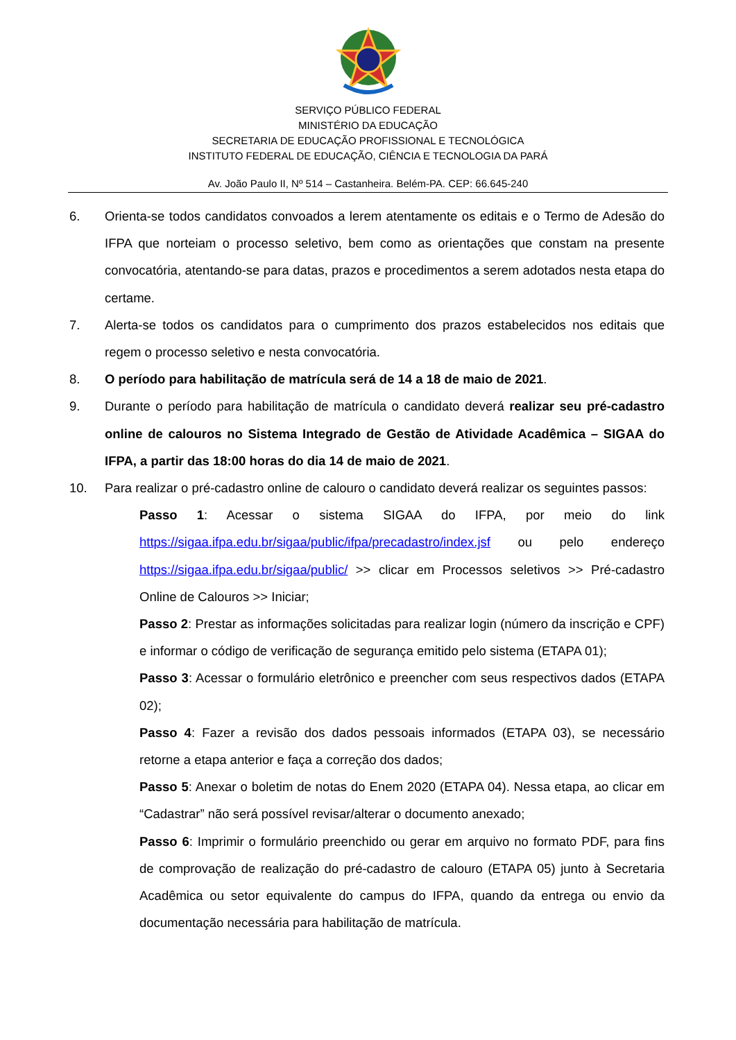SERVIÇO PÚBLICO FEDERAL
MINISTÉRIO DA EDUCAÇÃO
SECRETARIA DE EDUCAÇÃO PROFISSIONAL E TECNOLÓGICA
INSTITUTO FEDERAL DE EDUCAÇÃO, CIÊNCIA E TECNOLOGIA DA PARÁ
Av. João Paulo II, Nº 514 – Castanheira. Belém-PA. CEP: 66.645-240
6. Orienta-se todos candidatos convoados a lerem atentamente os editais e o Termo de Adesão do IFPA que norteiam o processo seletivo, bem como as orientações que constam na presente convocatória, atentando-se para datas, prazos e procedimentos a serem adotados nesta etapa do certame.
7. Alerta-se todos os candidatos para o cumprimento dos prazos estabelecidos nos editais que regem o processo seletivo e nesta convocatória.
8. O período para habilitação de matrícula será de 14 a 18 de maio de 2021.
9. Durante o período para habilitação de matrícula o candidato deverá realizar seu pré-cadastro online de calouros no Sistema Integrado de Gestão de Atividade Acadêmica – SIGAA do IFPA, a partir das 18:00 horas do dia 14 de maio de 2021.
10. Para realizar o pré-cadastro online de calouro o candidato deverá realizar os seguintes passos:
Passo 1: Acessar o sistema SIGAA do IFPA, por meio do link https://sigaa.ifpa.edu.br/sigaa/public/ifpa/precadastro/index.jsf ou pelo endereço https://sigaa.ifpa.edu.br/sigaa/public/ >> clicar em Processos seletivos >> Pré-cadastro Online de Calouros >> Iniciar;
Passo 2: Prestar as informações solicitadas para realizar login (número da inscrição e CPF) e informar o código de verificação de segurança emitido pelo sistema (ETAPA 01);
Passo 3: Acessar o formulário eletrônico e preencher com seus respectivos dados (ETAPA 02);
Passo 4: Fazer a revisão dos dados pessoais informados (ETAPA 03), se necessário retorne a etapa anterior e faça a correção dos dados;
Passo 5: Anexar o boletim de notas do Enem 2020 (ETAPA 04). Nessa etapa, ao clicar em “Cadastrar” não será possível revisar/alterar o documento anexado;
Passo 6: Imprimir o formulário preenchido ou gerar em arquivo no formato PDF, para fins de comprovação de realização do pré-cadastro de calouro (ETAPA 05) junto à Secretaria Acadêmica ou setor equivalente do campus do IFPA, quando da entrega ou envio da documentação necessária para habilitação de matrícula.